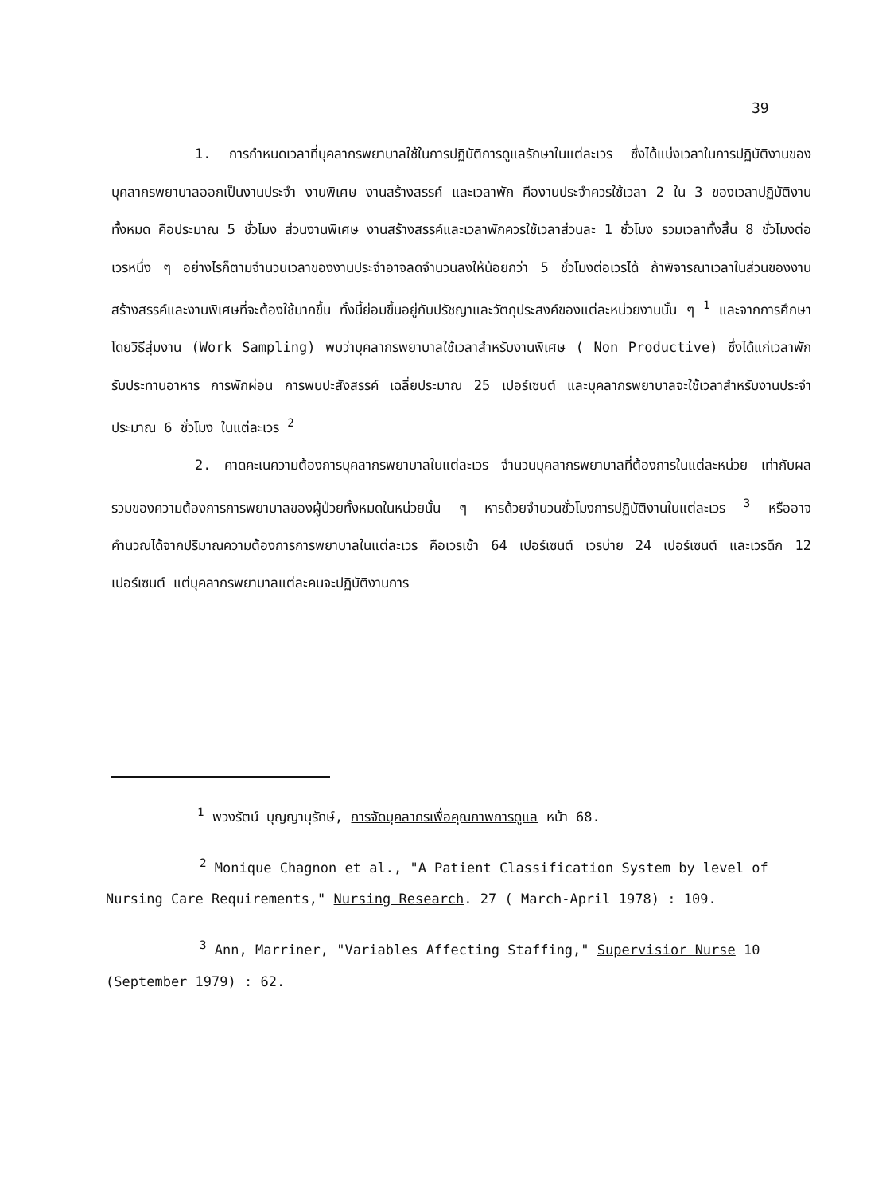39
1. การกำหนดเวลาที่บุคลากรพยาบาลใช้ในการปฏิบัติการดูแลรักษาในแต่ละเวร ซึ่งได้แบ่งเวลาในการปฏิบัติงานของบุคลากรพยาบาลออกเป็นงานประจำ งานพิเศษ งานสร้างสรรค์ และเวลาพัก คืองานประจำควรใช้เวลา 2 ใน 3 ของเวลาปฏิบัติงานทั้งหมด คือประมาณ 5 ชั่วโมง ส่วนงานพิเศษ งานสร้างสรรค์และเวลาพักควรใช้เวลาส่วนละ 1 ชั่วโมง รวมเวลาทั้งสิ้น 8 ชั่วโมงต่อเวรหนึ่ง ๆ อย่างไรก็ตามจำนวนเวลาของงานประจำอาจลดจำนวนลงให้น้อยกว่า 5 ชั่วโมงต่อเวรได้ ถ้าพิจารณาเวลาในส่วนของงานสร้างสรรค์และงานพิเศษที่จะต้องใช้มากขึ้น ทั้งนี้ย่อมขึ้นอยู่กับปรัชญาและวัตถุประสงค์ของแต่ละหน่วยงานนั้น ๆ <sup>1</sup> และจากการศึกษาโดยวิธีสุ่มงาน (Work Sampling) พบว่าบุคลากรพยาบาลใช้เวลาสำหรับงานพิเศษ ( Non Productive) ซึ่งได้แก่เวลาพักรับประทานอาหาร การพักผ่อน การพบปะสังสรรค์ เฉลี่ยประมาณ 25 เปอร์เซนต์ และบุคลากรพยาบาลจะใช้เวลาสำหรับงานประจำประมาณ 6 ชั่วโมง ในแต่ละเวร <sup>2</sup>
2. คาดคะเนความต้องการบุคลากรพยาบาลในแต่ละเวร จำนวนบุคลากรพยาบาลที่ต้องการในแต่ละหน่วย เท่ากับผลรวมของความต้องการการพยาบาลของผู้ป่วยทั้งหมดในหน่วยนั้น ๆ หารด้วยจำนวนชั่วโมงการปฏิบัติงานในแต่ละเวร <sup>3</sup> หรืออาจคำนวณได้จากปริมาณความต้องการการพยาบาลในแต่ละเวร คือเวรเช้า 64 เปอร์เซนต์ เวรบ่าย 24 เปอร์เซนต์ และเวรดึก 12 เปอร์เซนต์ แต่บุคลากรพยาบาลแต่ละคนจะปฏิบัติงานการ
<sup>1</sup> พวงรัตน์ บุญญานุรักษ์, การจัดบุคลากรเพื่อคุณภาพการดูแล หน้า 68.
<sup>2</sup> Monique Chagnon et al., "A Patient Classification System by level of Nursing Care Requirements," Nursing Research. 27 ( March-April 1978) : 109.
<sup>3</sup> Ann, Marriner, "Variables Affecting Staffing," Supervisior Nurse 10 (September 1979) : 62.